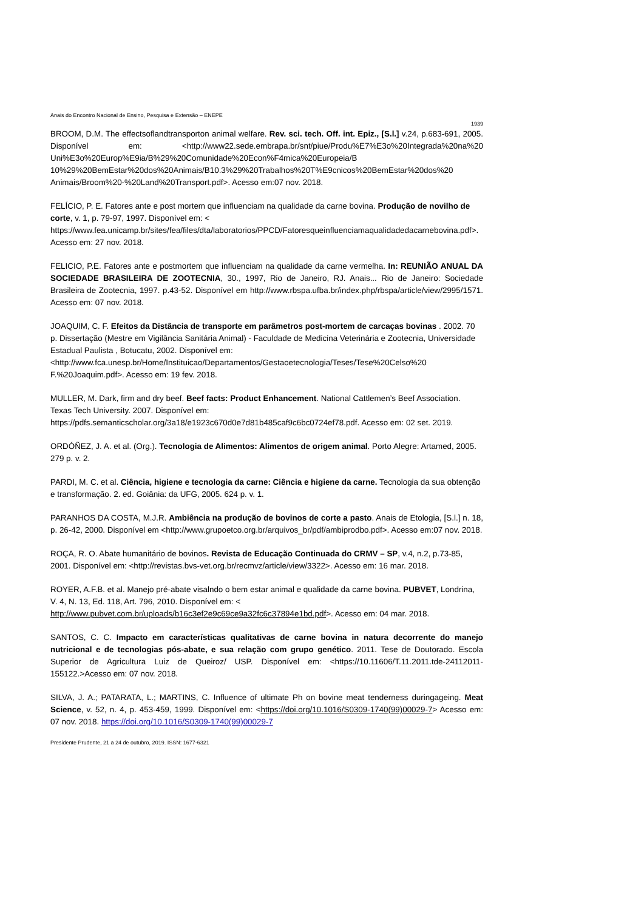Anais do Encontro Nacional de Ensino, Pesquisa e Extensão – ENEPE
1939
BROOM, D.M. The effectsoflandtransporton animal welfare. Rev. sci. tech. Off. int. Epiz., [S.l.] v.24, p.683-691, 2005. Disponível em: <http://www22.sede.embrapa.br/snt/piue/Produ%E7%E3o%20Integrada%20na%20 Uni%E3o%20Europ%E9ia/B%29%20Comunidade%20Econ%F4mica%20Europeia/B 10%29%20BemEstar%20dos%20Animais/B10.3%29%20Trabalhos%20T%E9cnicos%20BemEstar%20dos%20 Animais/Broom%20-%20Land%20Transport.pdf>. Acesso em:07 nov. 2018.
FELÍCIO, P. E. Fatores ante e post mortem que influenciam na qualidade da carne bovina. Produção de novilho de corte, v. 1, p. 79-97, 1997. Disponível em: < https://www.fea.unicamp.br/sites/fea/files/dta/laboratorios/PPCD/Fatoresqueinfluenciamaqualidadedacarnebovina.pdf>. Acesso em: 27 nov. 2018.
FELICIO, P.E. Fatores ante e postmortem que influenciam na qualidade da carne vermelha. In: REUNIÃO ANUAL DA SOCIEDADE BRASILEIRA DE ZOOTECNIA, 30., 1997, Rio de Janeiro, RJ. Anais... Rio de Janeiro: Sociedade Brasileira de Zootecnia, 1997. p.43-52. Disponível em http://www.rbspa.ufba.br/index.php/rbspa/article/view/2995/1571. Acesso em: 07 nov. 2018.
JOAQUIM, C. F. Efeitos da Distância de transporte em parâmetros post-mortem de carcaças bovinas . 2002. 70 p. Dissertação (Mestre em Vigilância Sanitária Animal) - Faculdade de Medicina Veterinária e Zootecnia, Universidade Estadual Paulista , Botucatu, 2002. Disponível em: <http://www.fca.unesp.br/Home/Instituicao/Departamentos/Gestaoetecnologia/Teses/Tese%20Celso%20 F.%20Joaquim.pdf>. Acesso em: 19 fev. 2018.
MULLER, M. Dark, firm and dry beef. Beef facts: Product Enhancement. National Cattlemen’s Beef Association. Texas Tech University. 2007. Disponível em: https://pdfs.semanticscholar.org/3a18/e1923c670d0e7d81b485caf9c6bc0724ef78.pdf. Acesso em: 02 set. 2019.
ORDÓÑEZ, J. A. et al. (Org.). Tecnologia de Alimentos: Alimentos de origem animal. Porto Alegre: Artamed, 2005. 279 p. v. 2.
PARDI, M. C. et al. Ciência, higiene e tecnologia da carne: Ciência e higiene da carne. Tecnologia da sua obtenção e transformação. 2. ed. Goiânia: da UFG, 2005. 624 p. v. 1.
PARANHOS DA COSTA, M.J.R. Ambiência na produção de bovinos de corte a pasto. Anais de Etologia, [S.l.] n. 18, p. 26-42, 2000. Disponível em <http://www.grupoetco.org.br/arquivos_br/pdf/ambiprodbo.pdf>. Acesso em:07 nov. 2018.
ROÇA, R. O. Abate humanitário de bovinos. Revista de Educação Continuada do CRMV – SP, v.4, n.2, p.73-85, 2001. Disponível em: <http://revistas.bvs-vet.org.br/recmvz/article/view/3322>. Acesso em: 16 mar. 2018.
ROYER, A.F.B. et al. Manejo pré-abate visalndo o bem estar animal e qualidade da carne bovina. PUBVET, Londrina, V. 4, N. 13, Ed. 118, Art. 796, 2010. Disponível em: < http://www.pubvet.com.br/uploads/b16c3ef2e9c69ce9a32fc6c37894e1bd.pdf>. Acesso em: 04 mar. 2018.
SANTOS, C. C. Impacto em características qualitativas de carne bovina in natura decorrente do manejo nutricional e de tecnologias pós-abate, e sua relação com grupo genético. 2011. Tese de Doutorado. Escola Superior de Agricultura Luiz de Queiroz/ USP. Disponível em: <https://10.11606/T.11.2011.tde-24112011-155122.>Acesso em: 07 nov. 2018.
SILVA, J. A.; PATARATA, L.; MARTINS, C. Influence of ultimate Ph on bovine meat tenderness duringageing. Meat Science, v. 52, n. 4, p. 453-459, 1999. Disponível em: <https://doi.org/10.1016/S0309-1740(99)00029-7> Acesso em: 07 nov. 2018. https://doi.org/10.1016/S0309-1740(99)00029-7
Presidente Prudente, 21 a 24 de outubro, 2019. ISSN: 1677-6321